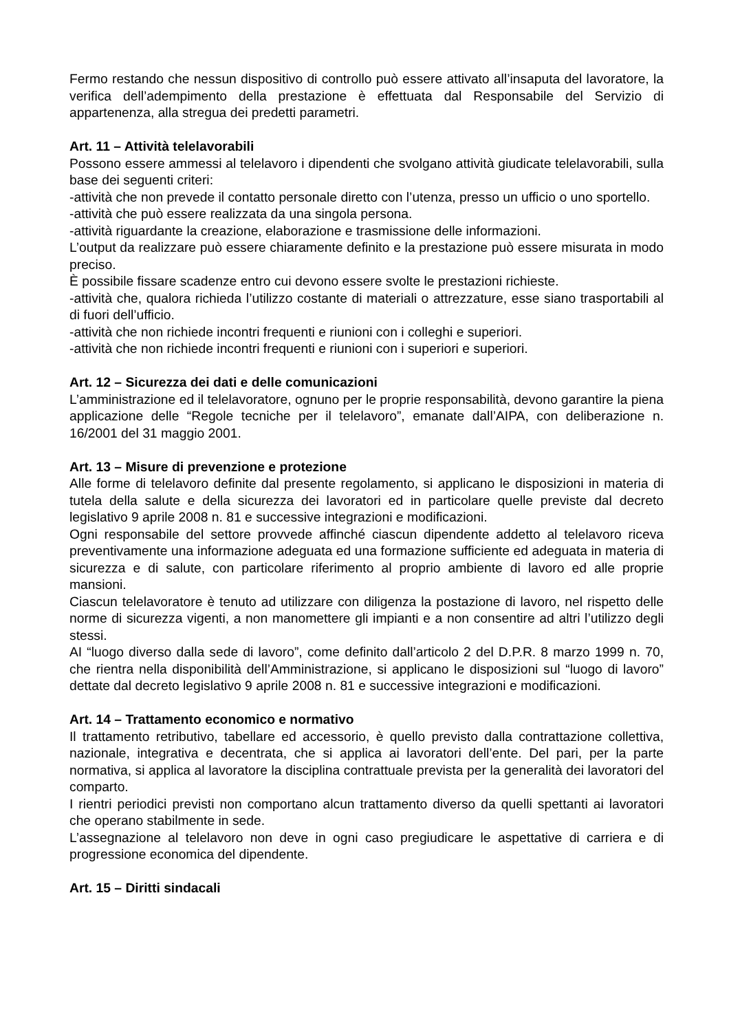Fermo restando che nessun dispositivo di controllo può essere attivato all’insaputa del lavoratore, la verifica dell’adempimento della prestazione è effettuata dal Responsabile del Servizio di appartenenza, alla stregua dei predetti parametri.
Art. 11 – Attività telelavorabili
Possono essere ammessi al telelavoro i dipendenti che svolgano attività giudicate telelavorabili, sulla base dei seguenti criteri:
-attività che non prevede il contatto personale diretto con l’utenza, presso un ufficio o uno sportello.
-attività che può essere realizzata da una singola persona.
-attività riguardante la creazione, elaborazione e trasmissione delle informazioni.
L’output da realizzare può essere chiaramente definito e la prestazione può essere misurata in modo preciso.
È possibile fissare scadenze entro cui devono essere svolte le prestazioni richieste.
-attività che, qualora richieda l’utilizzo costante di materiali o attrezzature, esse siano trasportabili al di fuori dell’ufficio.
-attività che non richiede incontri frequenti e riunioni con i colleghi e superiori.
-attività che non richiede incontri frequenti e riunioni con i superiori e superiori.
Art. 12 – Sicurezza dei dati e delle comunicazioni
L’amministrazione ed il telelavoratore, ognuno per le proprie responsabilità, devono garantire la piena applicazione delle “Regole tecniche per il telelavoro”, emanate dall’AIPA, con deliberazione n. 16/2001 del 31 maggio 2001.
Art. 13 – Misure di prevenzione e protezione
Alle forme di telelavoro definite dal presente regolamento, si applicano le disposizioni in materia di tutela della salute e della sicurezza dei lavoratori ed in particolare quelle previste dal decreto legislativo 9 aprile 2008 n. 81 e successive integrazioni e modificazioni.
Ogni responsabile del settore provvede affinché ciascun dipendente addetto al telelavoro riceva preventivamente una informazione adeguata ed una formazione sufficiente ed adeguata in materia di sicurezza e di salute, con particolare riferimento al proprio ambiente di lavoro ed alle proprie mansioni.
Ciascun telelavoratore è tenuto ad utilizzare con diligenza la postazione di lavoro, nel rispetto delle norme di sicurezza vigenti, a non manomettere gli impianti e a non consentire ad altri l’utilizzo degli stessi.
AI “luogo diverso dalla sede di lavoro”, come definito dall’articolo 2 del D.P.R. 8 marzo 1999 n. 70, che rientra nella disponibilità dell’Amministrazione, si applicano le disposizioni sul “luogo di lavoro” dettate dal decreto legislativo 9 aprile 2008 n. 81 e successive integrazioni e modificazioni.
Art. 14 – Trattamento economico e normativo
Il trattamento retributivo, tabellare ed accessorio, è quello previsto dalla contrattazione collettiva, nazionale, integrativa e decentrata, che si applica ai lavoratori dell’ente. Del pari, per la parte normativa, si applica al lavoratore la disciplina contrattuale prevista per la generalità dei lavoratori del comparto.
I rientri periodici previsti non comportano alcun trattamento diverso da quelli spettanti ai lavoratori che operano stabilmente in sede.
L’assegnazione al telelavoro non deve in ogni caso pregiudicare le aspettative di carriera e di progressione economica del dipendente.
Art. 15 – Diritti sindacali